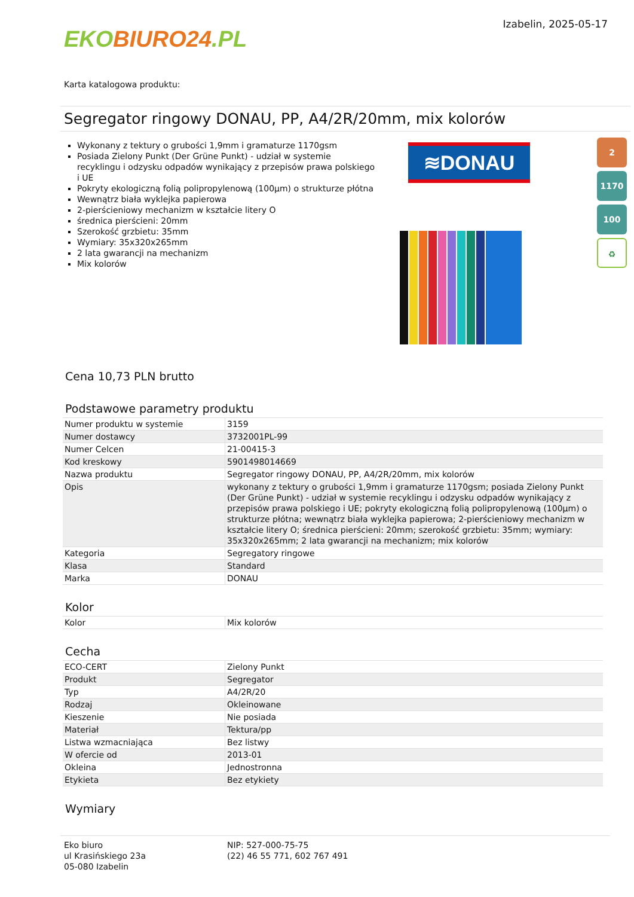EKO BIURO24.PL
Izabelin, 2025-05-17
Karta katalogowa produktu:
Segregator ringowy DONAU, PP, A4/2R/20mm, mix kolorów
Wykonany z tektury o grubości 1,9mm i gramaturze 1170gsm
Posiada Zielony Punkt (Der Grüne Punkt) - udział w systemie recyklingu i odzysku odpadów wynikający z przepisów prawa polskiego i UE
Pokryty ekologiczną folią polipropylenową (100µm) o strukturze płótna
Wewnątrz biała wyklejka papierowa
2-pierścieniowy mechanizm w kształcie litery O
średnica pierścieni: 20mm
Szerokość grzbietu: 35mm
Wymiary: 35x320x265mm
2 lata gwarancji na mechanizm
Mix kolorów
≋DONAU
2
1170
100
♻
Cena 10,73 PLN brutto
Podstawowe parametry produktu
| Numer produktu w systemie | 3159 |
| Numer dostawcy | 3732001PL-99 |
| Numer Celcen | 21-00415-3 |
| Kod kreskowy | 5901498014669 |
| Nazwa produktu | Segregator ringowy DONAU, PP, A4/2R/20mm, mix kolorów |
| Opis | wykonany z tektury o grubości 1,9mm i gramaturze 1170gsm; posiada Zielony Punkt (Der Grüne Punkt) - udział w systemie recyklingu i odzysku odpadów wynikający z przepisów prawa polskiego i UE; pokryty ekologiczną folią polipropylenową (100µm) o strukturze płótna; wewnątrz biała wyklejka papierowa; 2-pierścieniowy mechanizm w kształcie litery O; średnica pierścieni: 20mm; szerokość grzbietu: 35mm; wymiary: 35x320x265mm; 2 lata gwarancji na mechanizm; mix kolorów |
| Kategoria | Segregatory ringowe |
| Klasa | Standard |
| Marka | DONAU |
Kolor
| Kolor | Mix kolorów |
Cecha
| ECO-CERT | Zielony Punkt |
| Produkt | Segregator |
| Typ | A4/2R/20 |
| Rodzaj | Okleinowane |
| Kieszenie | Nie posiada |
| Materiał | Tektura/pp |
| Listwa wzmacniająca | Bez listwy |
| W ofercie od | 2013-01 |
| Okleina | Jednostronna |
| Etykieta | Bez etykiety |
Wymiary
Eko biuro
ul Krasińskiego 23a
05-080 Izabelin
NIP: 527-000-75-75
(22) 46 55 771, 602 767 491